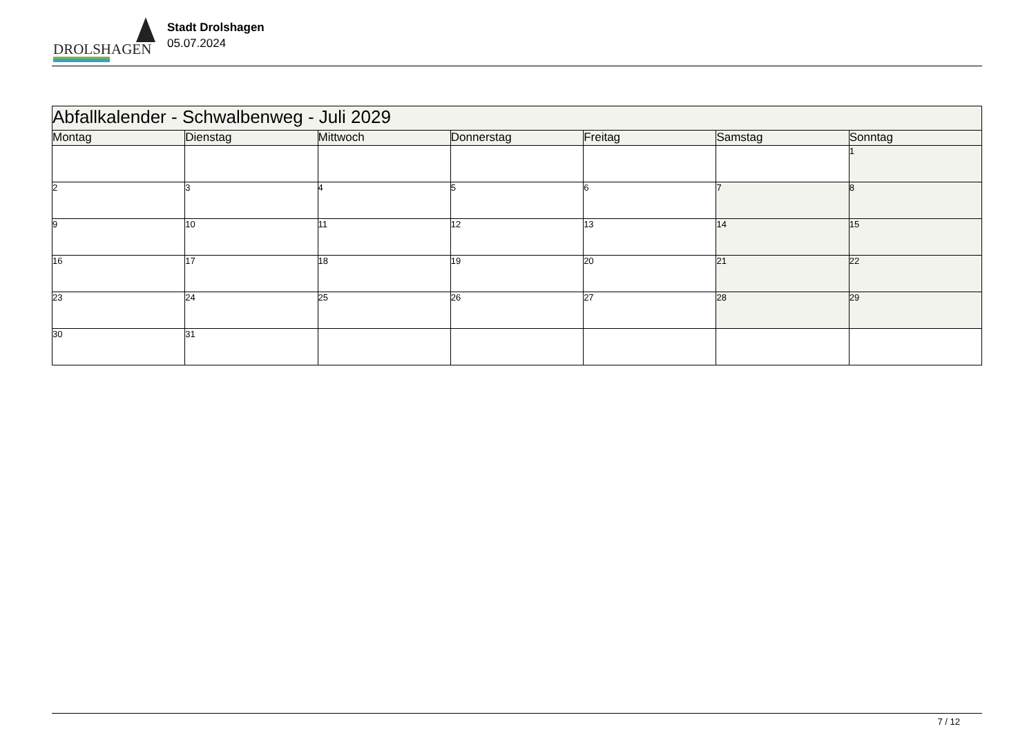DROLSHAGEN
Stadt Drolshagen
05.07.2024
| Abfallkalender - Schwalbenweg - Juli 2029 | | | | | | |
| --- | --- | --- | --- | --- | --- | --- |
| Montag | Dienstag | Mittwoch | Donnerstag | Freitag | Samstag | Sonntag |
| | | | | | | 1 |
| 2 | 3 | 4 | 5 | 6 | 7 | 8 |
| 9 | 10 | 11 | 12 | 13 | 14 | 15 |
| 16 | 17 | 18 | 19 | 20 | 21 | 22 |
| 23 | 24 | 25 | 26 | 27 | 28 | 29 |
| 30 | 31 | | | | | |
7 / 12